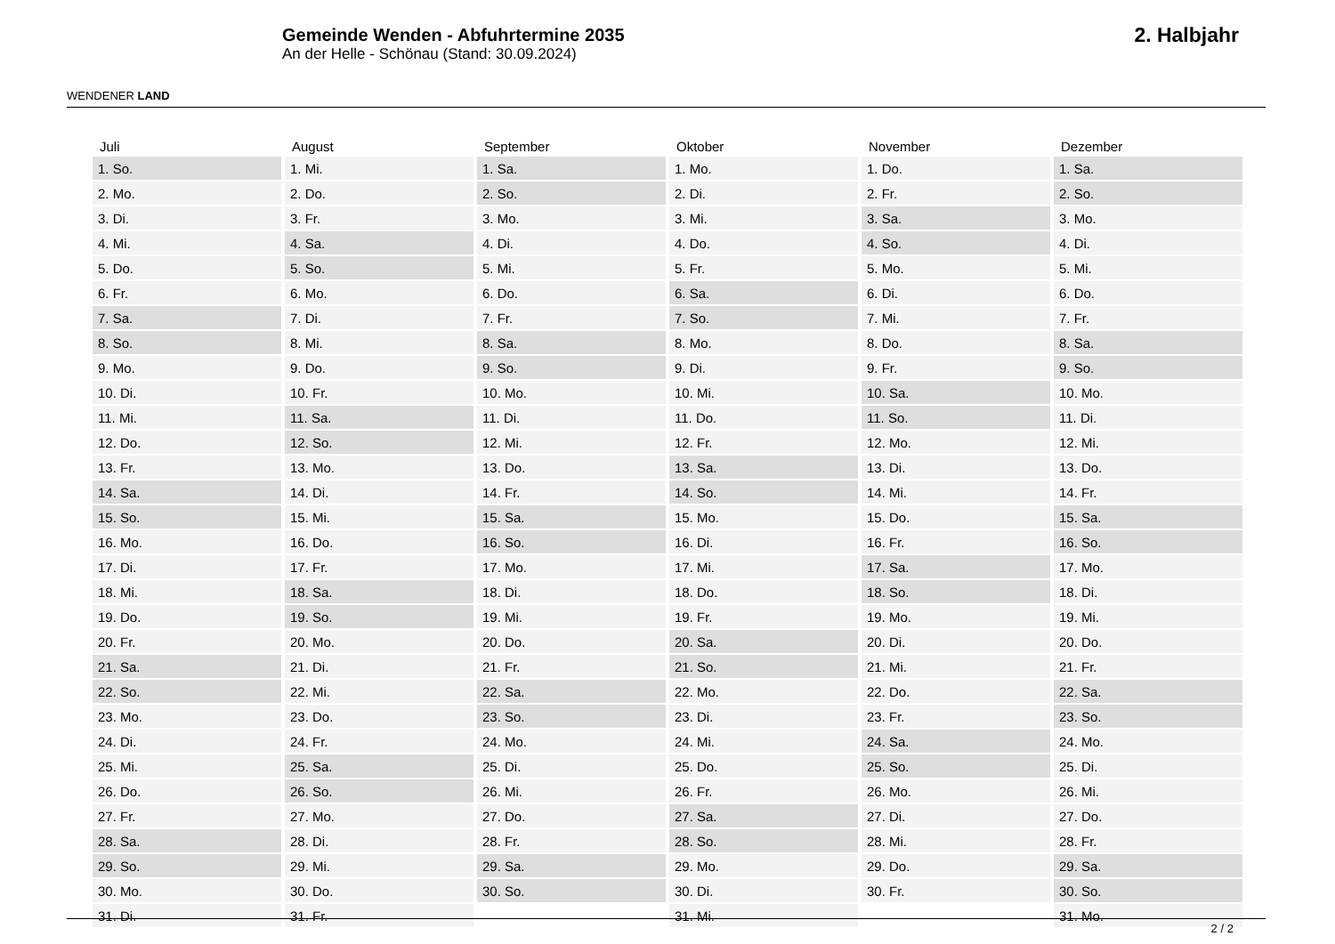WENDENER LAND
Gemeinde Wenden - Abfuhrtermine 2035
An der Helle - Schönau (Stand: 30.09.2024)
2. Halbjahr
| Juli | August | September | Oktober | November | Dezember |
| --- | --- | --- | --- | --- | --- |
| 1. So. | 1. Mi. | 1. Sa. | 1. Mo. | 1. Do. | 1. Sa. |
| 2. Mo. | 2. Do. | 2. So. | 2. Di. | 2. Fr. | 2. So. |
| 3. Di. | 3. Fr. | 3. Mo. | 3. Mi. | 3. Sa. | 3. Mo. |
| 4. Mi. | 4. Sa. | 4. Di. | 4. Do. | 4. So. | 4. Di. |
| 5. Do. | 5. So. | 5. Mi. | 5. Fr. | 5. Mo. | 5. Mi. |
| 6. Fr. | 6. Mo. | 6. Do. | 6. Sa. | 6. Di. | 6. Do. |
| 7. Sa. | 7. Di. | 7. Fr. | 7. So. | 7. Mi. | 7. Fr. |
| 8. So. | 8. Mi. | 8. Sa. | 8. Mo. | 8. Do. | 8. Sa. |
| 9. Mo. | 9. Do. | 9. So. | 9. Di. | 9. Fr. | 9. So. |
| 10. Di. | 10. Fr. | 10. Mo. | 10. Mi. | 10. Sa. | 10. Mo. |
| 11. Mi. | 11. Sa. | 11. Di. | 11. Do. | 11. So. | 11. Di. |
| 12. Do. | 12. So. | 12. Mi. | 12. Fr. | 12. Mo. | 12. Mi. |
| 13. Fr. | 13. Mo. | 13. Do. | 13. Sa. | 13. Di. | 13. Do. |
| 14. Sa. | 14. Di. | 14. Fr. | 14. So. | 14. Mi. | 14. Fr. |
| 15. So. | 15. Mi. | 15. Sa. | 15. Mo. | 15. Do. | 15. Sa. |
| 16. Mo. | 16. Do. | 16. So. | 16. Di. | 16. Fr. | 16. So. |
| 17. Di. | 17. Fr. | 17. Mo. | 17. Mi. | 17. Sa. | 17. Mo. |
| 18. Mi. | 18. Sa. | 18. Di. | 18. Do. | 18. So. | 18. Di. |
| 19. Do. | 19. So. | 19. Mi. | 19. Fr. | 19. Mo. | 19. Mi. |
| 20. Fr. | 20. Mo. | 20. Do. | 20. Sa. | 20. Di. | 20. Do. |
| 21. Sa. | 21. Di. | 21. Fr. | 21. So. | 21. Mi. | 21. Fr. |
| 22. So. | 22. Mi. | 22. Sa. | 22. Mo. | 22. Do. | 22. Sa. |
| 23. Mo. | 23. Do. | 23. So. | 23. Di. | 23. Fr. | 23. So. |
| 24. Di. | 24. Fr. | 24. Mo. | 24. Mi. | 24. Sa. | 24. Mo. |
| 25. Mi. | 25. Sa. | 25. Di. | 25. Do. | 25. So. | 25. Di. |
| 26. Do. | 26. So. | 26. Mi. | 26. Fr. | 26. Mo. | 26. Mi. |
| 27. Fr. | 27. Mo. | 27. Do. | 27. Sa. | 27. Di. | 27. Do. |
| 28. Sa. | 28. Di. | 28. Fr. | 28. So. | 28. Mi. | 28. Fr. |
| 29. So. | 29. Mi. | 29. Sa. | 29. Mo. | 29. Do. | 29. Sa. |
| 30. Mo. | 30. Do. | 30. So. | 30. Di. | 30. Fr. | 30. So. |
| 31. Di. | 31. Fr. | | 31. Mi. | | 31. Mo. |
2 / 2